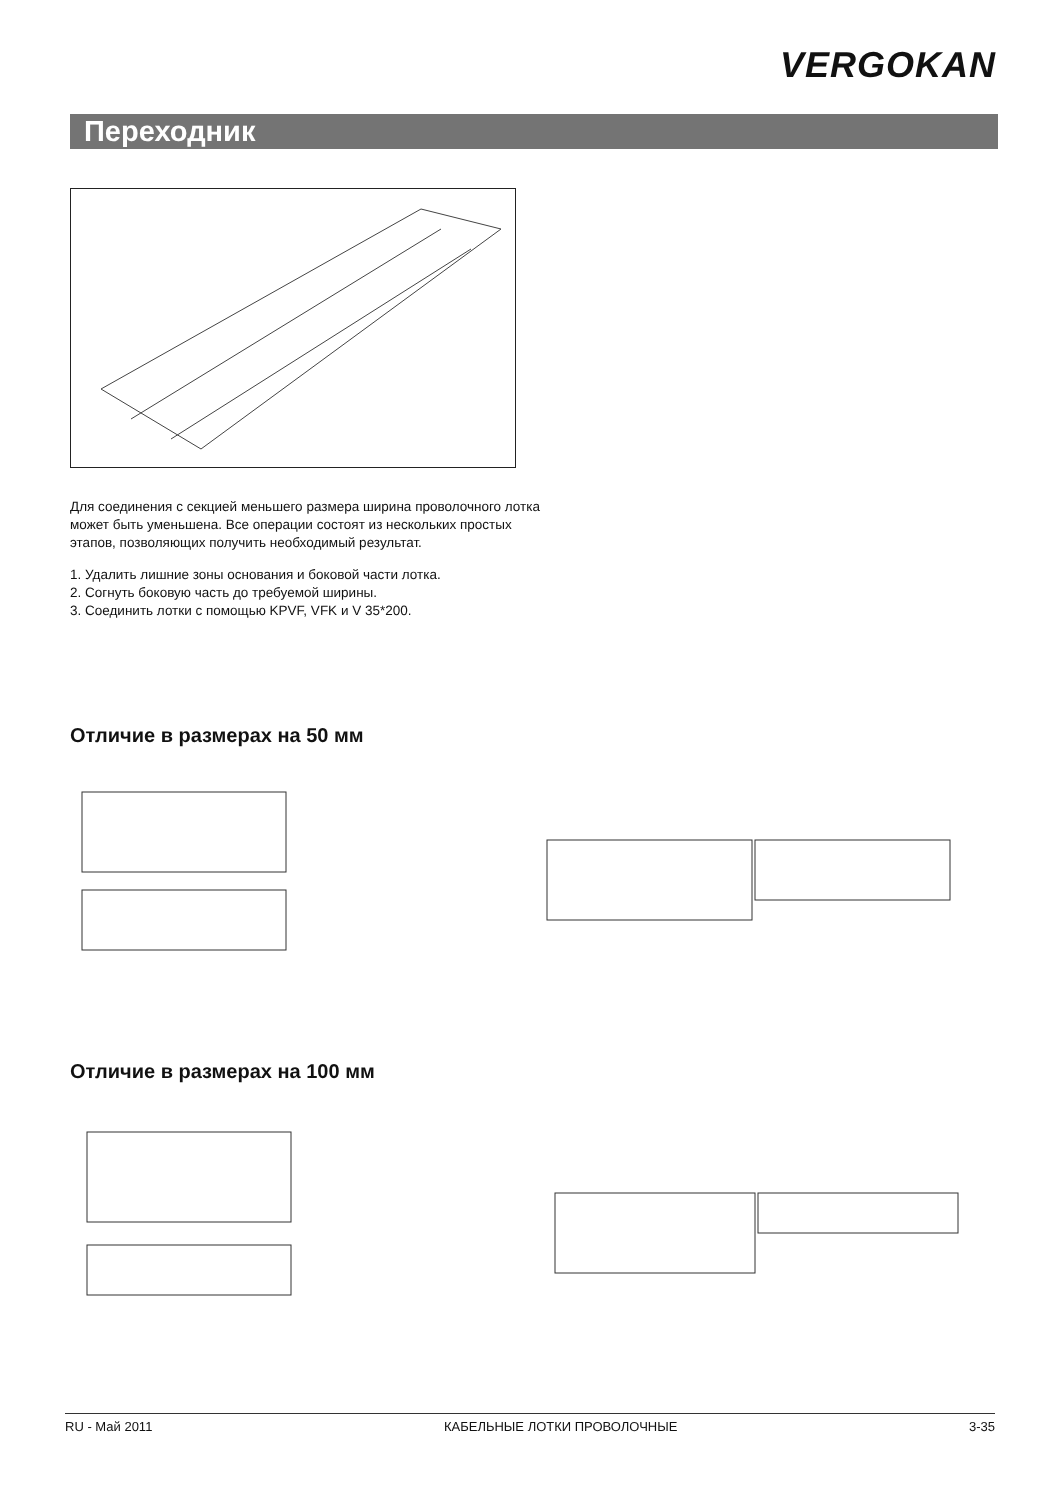VERGOKAN
Переходник
Для соединения с секцией меньшего размера ширина проволочного лотка может быть уменьшена. Все операции состоят из нескольких простых этапов, позволяющих получить необходимый результат.
1. Удалить лишние зоны основания и боковой части лотка.
2. Согнуть боковую часть до требуемой ширины.
3. Соединить лотки с помощью KPVF, VFK и V 35*200.
Отличие в размерах на 50 мм
Отличие в размерах на 100 мм
RU - Май 2011 КАБЕЛЬНЫЕ ЛОТКИ ПРОВОЛОЧНЫЕ 3-35